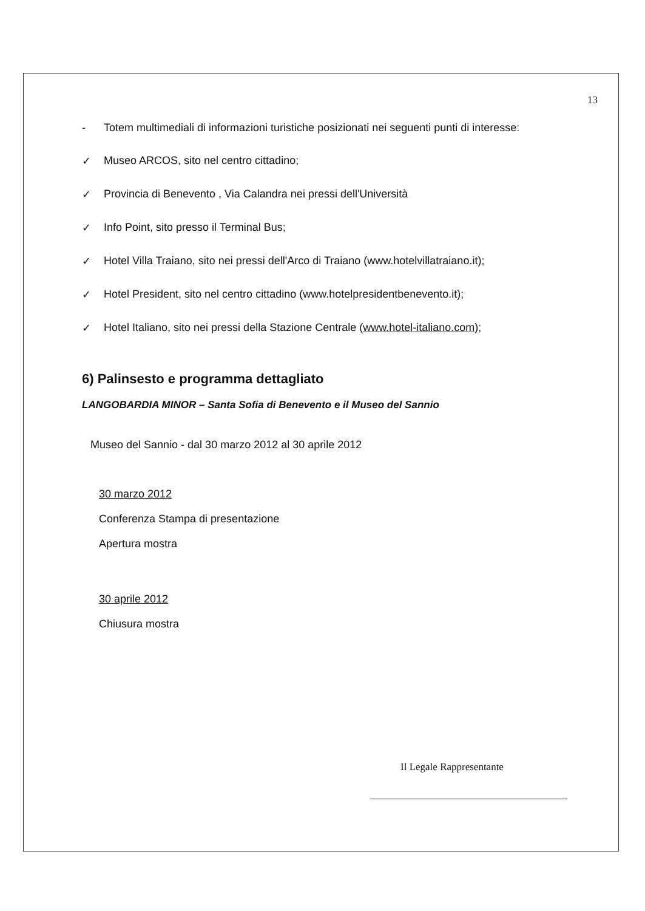13
- Totem multimediali di informazioni turistiche posizionati nei seguenti punti di interesse:
✓ Museo ARCOS, sito nel centro cittadino;
✓ Provincia di Benevento , Via Calandra nei pressi dell'Università
✓ Info Point, sito presso il Terminal Bus;
✓ Hotel Villa Traiano, sito nei pressi dell'Arco di Traiano (www.hotelvillatraiano.it);
✓ Hotel President, sito nel centro cittadino (www.hotelpresidentbenevento.it);
✓ Hotel Italiano, sito nei pressi della Stazione Centrale (www.hotel-italiano.com);
6) Palinsesto e programma dettagliato
LANGOBARDIA MINOR – Santa Sofia di Benevento e il Museo del Sannio
Museo del Sannio - dal 30 marzo 2012 al 30 aprile 2012
30 marzo 2012
Conferenza Stampa di presentazione
Apertura mostra
30 aprile 2012
Chiusura mostra
Il Legale Rappresentante